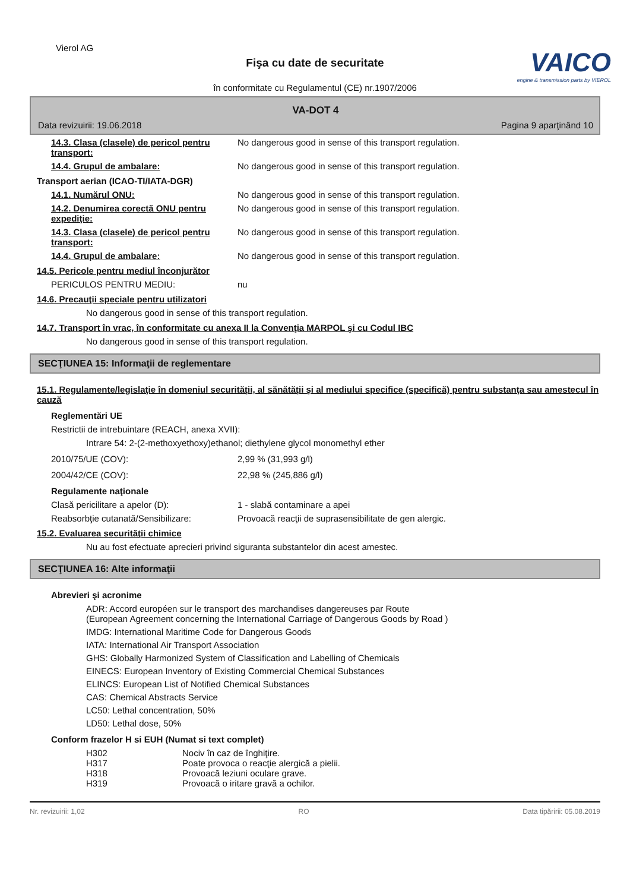Vierol AG
VAICO
engine & transmission parts by VIEROL
Fişa cu date de securitate
în conformitate cu Regulamentul (CE) nr.1907/2006
VA-DOT 4
Data revizuirii: 19.06.2018 Pagina 9 aparţinând 10
14.3. Clasa (clasele) de pericol pentru transport:
No dangerous good in sense of this transport regulation.
14.4. Grupul de ambalare: No dangerous good in sense of this transport regulation.
Transport aerian (ICAO-TI/IATA-DGR)
14.1. Numărul ONU: No dangerous good in sense of this transport regulation.
14.2. Denumirea corectă ONU pentru expediţie:
No dangerous good in sense of this transport regulation.
14.3. Clasa (clasele) de pericol pentru transport:
No dangerous good in sense of this transport regulation.
14.4. Grupul de ambalare: No dangerous good in sense of this transport regulation.
14.5. Pericole pentru mediul înconjurător
PERICULOS PENTRU MEDIU: nu
14.6. Precauţii speciale pentru utilizatori
No dangerous good in sense of this transport regulation.
14.7. Transport în vrac, în conformitate cu anexa II la Convenţia MARPOL şi cu Codul IBC
No dangerous good in sense of this transport regulation.
SECŢIUNEA 15: Informaţii de reglementare
15.1. Regulamente/legislaţie în domeniul securităţii, al sănătăţii şi al mediului specifice (specifică) pentru substanţa sau amestecul în cauză
Reglementări UE
Restrictii de intrebuintare (REACH, anexa XVII):
Intrare 54: 2-(2-methoxyethoxy)ethanol; diethylene glycol monomethyl ether
2010/75/UE (COV): 2,99 % (31,993 g/l)
2004/42/CE (COV): 22,98 % (245,886 g/l)
Regulamente naţionale
Clasă pericilitare a apelor (D): 1 - slabă contaminare a apei
Reabsorbţie cutanată/Sensibilizare:
Provoacă reacţii de suprasensibilitate de gen alergic.
15.2. Evaluarea securităţii chimice
Nu au fost efectuate aprecieri privind siguranta substantelor din acest amestec.
SECŢIUNEA 16: Alte informaţii
Abrevieri şi acronime
ADR: Accord européen sur le transport des marchandises dangereuses par Route
(European Agreement concerning the International Carriage of Dangerous Goods by Road )
IMDG: International Maritime Code for Dangerous Goods
IATA: International Air Transport Association
GHS: Globally Harmonized System of Classification and Labelling of Chemicals
EINECS: European Inventory of Existing Commercial Chemical Substances
ELINCS: European List of Notified Chemical Substances
CAS: Chemical Abstracts Service
LC50: Lethal concentration, 50%
LD50: Lethal dose, 50%
Conform frazelor H si EUH (Numat si text complet)
H302 Nociv în caz de înghiţire.
H317 Poate provoca o reacţie alergică a pielii.
H318 Provoacă leziuni oculare grave.
H319 Provoacă o iritare gravă a ochilor.
Nr. revizuirii: 1,02 RO Data tipăririi: 05.08.2019